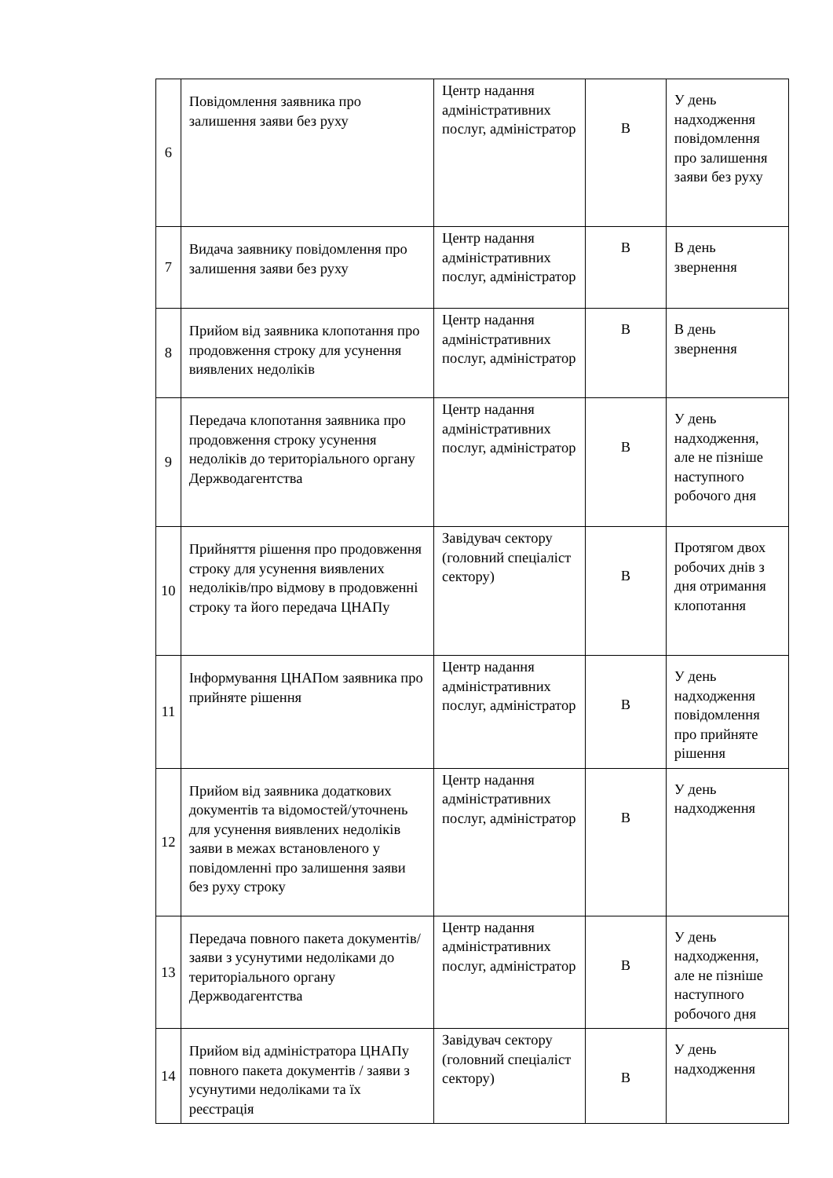| 6 | Повідомлення заявника про залишення заяви без руху | Центр надання адміністративних послуг, адміністратор | В | У день надходження повідомлення про залишення заяви без руху |
| 7 | Видача заявнику повідомлення про залишення заяви без руху | Центр надання адміністративних послуг, адміністратор | В | В день звернення |
| 8 | Прийом від заявника клопотання про продовження строку для усунення виявлених недоліків | Центр надання адміністративних послуг, адміністратор | В | В день звернення |
| 9 | Передача клопотання заявника про продовження строку усунення недоліків до територіального органу Держводагентства | Центр надання адміністративних послуг, адміністратор | В | У день надходження, але не пізніше наступного робочого дня |
| 10 | Прийняття рішення про продовження строку для усунення виявлених недоліків/про відмову в продовженні строку та його передача ЦНАПу | Завідувач сектору (головний спеціаліст сектору) | В | Протягом двох робочих днів з дня отримання клопотання |
| 11 | Інформування ЦНАПом заявника про прийняте рішення | Центр надання адміністративних послуг, адміністратор | В | У день надходження повідомлення про прийняте рішення |
| 12 | Прийом від заявника додаткових документів та відомостей/уточнень для усунення виявлених недоліків заяви в межах встановленого у повідомленні про залишення заяви без руху строку | Центр надання адміністративних послуг, адміністратор | В | У день надходження |
| 13 | Передача повного пакета документів/заяви з усунутими недоліками до територіального органу Держводагентства | Центр надання адміністративних послуг, адміністратор | В | У день надходження, але не пізніше наступного робочого дня |
| 14 | Прийом від адміністратора ЦНАПу повного пакета документів / заяви з усунутими недоліками та їх реєстрація | Завідувач сектору (головний спеціаліст сектору) | В | У день надходження |